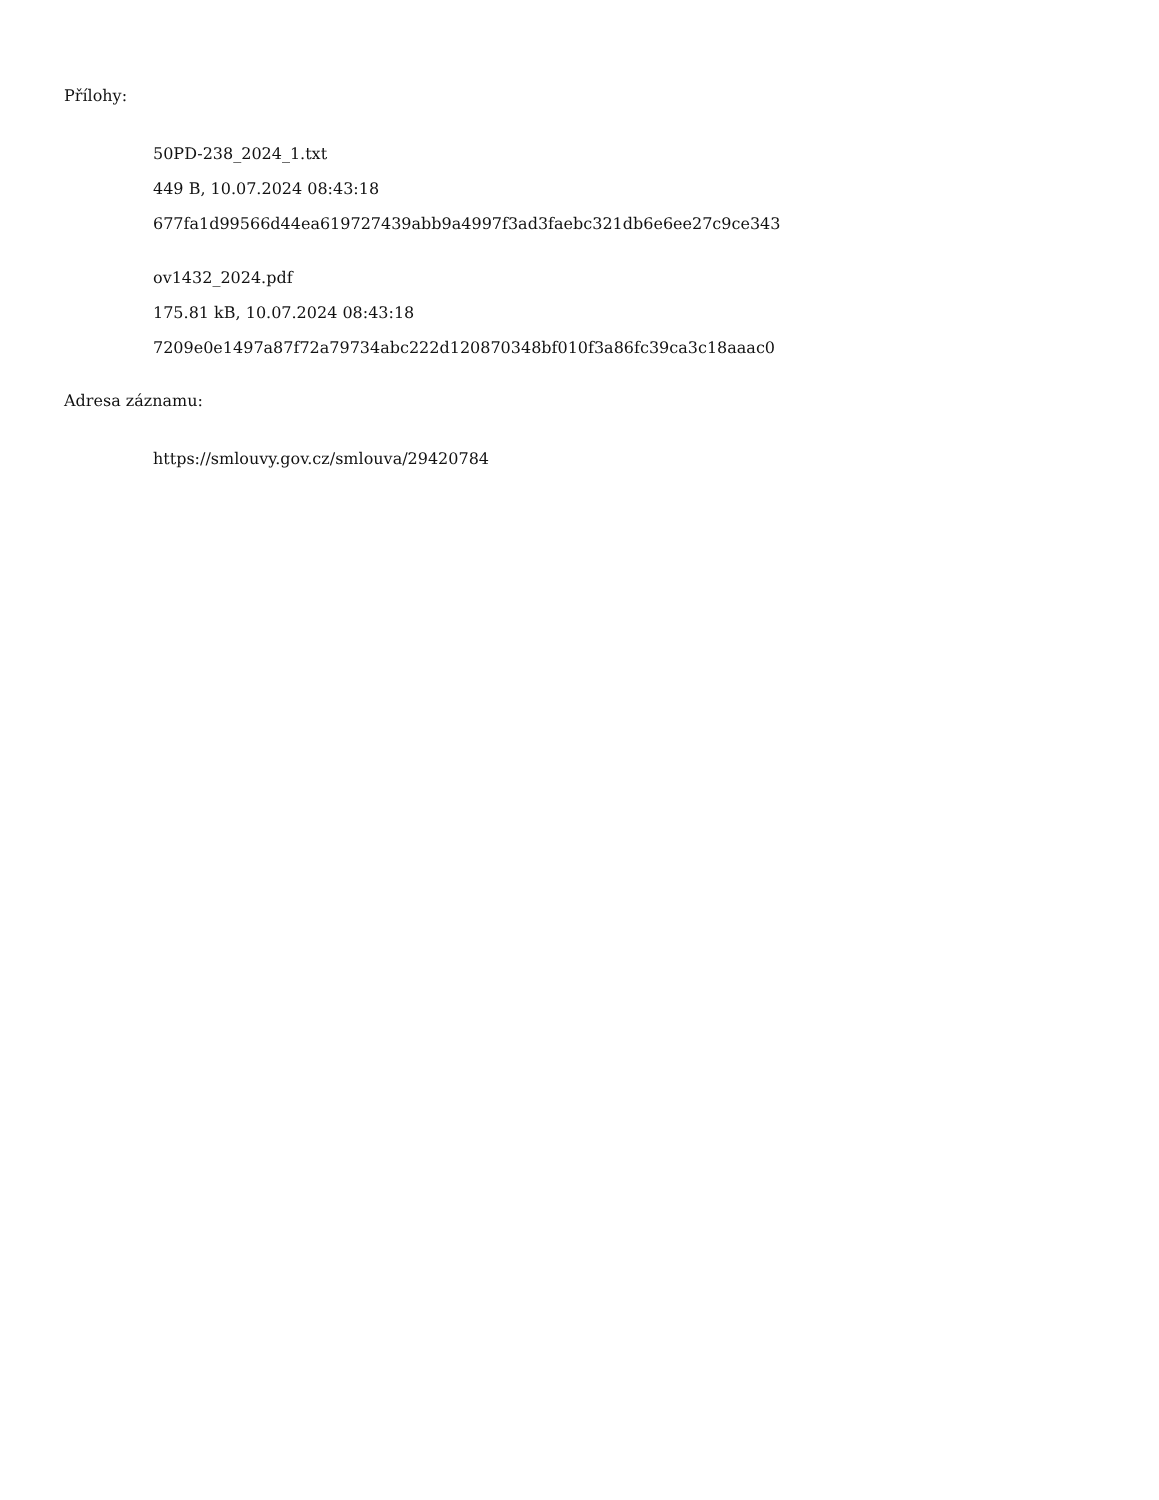Přílohy:
50PD-238_2024_1.txt
449 B, 10.07.2024 08:43:18
677fa1d99566d44ea619727439abb9a4997f3ad3faebc321db6e6ee27c9ce343
ov1432_2024.pdf
175.81 kB, 10.07.2024 08:43:18
7209e0e1497a87f72a79734abc222d120870348bf010f3a86fc39ca3c18aaac0
Adresa záznamu:
https://smlouvy.gov.cz/smlouva/29420784